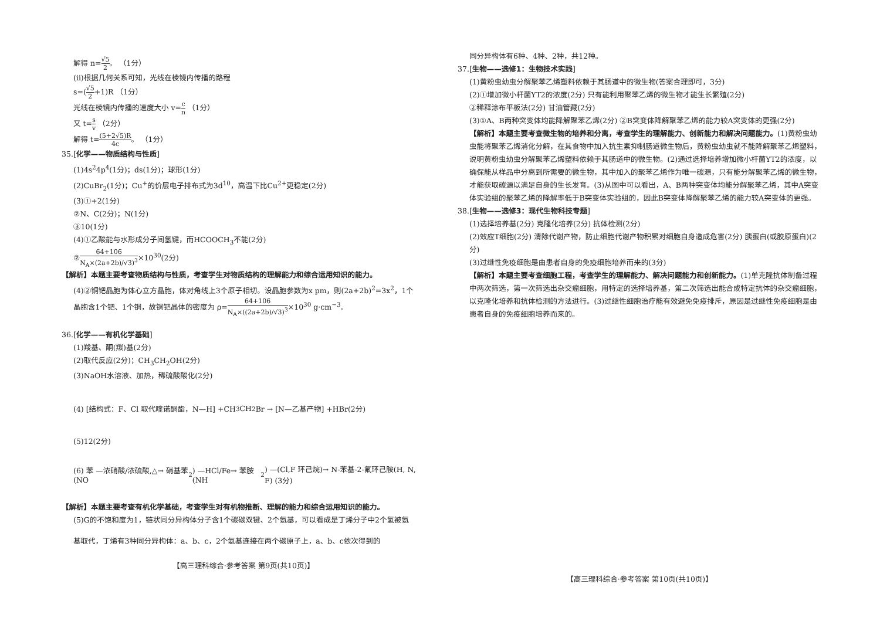解得 n=√5 2。 （1分）
(ⅱ)根据几何关系可知，光线在棱镜内传播的路程
s=(√5 2+1)R （1分）
光线在棱镜内传播的速度大小 v=c n （1分）
又 t=s v （2分）
解得 t=(5+2√5)R 4c。 （1分）
35.[化学——物质结构与性质]
(1)4s<sup>2</sup>4p<sup>4</sup>(1分)；ds(1分)；球形(1分)
(2)CuBr<sub>2</sub>(1分)；Cu<sup>+</sup>的价层电子排布式为3d<sup>10</sup>，高温下比Cu<sup>2+</sup>更稳定(2分)
(3)①+2(1分)
②N、C(2分)；N(1分)
③10(1分)
(4)①乙酸能与水形成分子间氢键，而HCOOCH<sub>3</sub>不能(2分)
②64+106 N<sub>A</sub>×(2a+2b)/√3)<sup>3</sup>×10<sup>30</sup>(2分)
【解析】本题主要考查物质结构与性质，考查学生对物质结构的理解能力和综合运用知识的能力。
(4)②铜钯晶胞为体心立方晶胞，体对角线上3个原子相切。设晶胞参数为x pm，则(2a+2b)<sup>2</sup>=3x<sup>2</sup>，1个
晶胞含1个钯、1个铜，故铜钯晶体的密度为 ρ=64+106 N<sub>A</sub>×((2a+2b)/√3)<sup>3</sup>×10<sup>30</sup> g·cm<sup>−3</sup>。
36.[化学——有机化学基础]
(1)羧基、酮(羰)基(2分)
(2)取代反应(2分)；CH<sub>3</sub>CH<sub>2</sub>OH(2分)
(3)NaOH水溶液、加热，稀硫酸酸化(2分)
(4) [结构式：F、Cl 取代喹诺酮酯，N—H] +CH<sub>3</sub>CH<sub>2</sub>Br → [N—乙基产物] +HBr(2分)
(5)12(2分)
(6) 苯 —浓硝酸/浓硫酸,△→ 硝基苯(NO<sub>2</sub>) —HCl/Fe→ 苯胺(NH<sub>2</sub>) —(Cl,F 环己烷)→ N-苯基-2-氟环己胺(H, N, F) (3分)
【解析】本题主要考查有机化学基础，考查学生对有机物推断、理解的能力和综合运用知识的能力。
(5)G的不饱和度为1，链状同分异构体分子含1个碳碳双键、2个氨基，可以看成是丁烯分子中2个氢被氨
基取代，丁烯有3种同分异构体：a、b、c，2个氨基连接在两个碳原子上，a、b、c依次得到的
【高三理科综合·参考答案 第9页(共10页)】
同分异构体有6种、4种、2种，共12种。
37.[生物——选修1：生物技术实践]
(1)黄粉虫幼虫分解聚苯乙烯塑料依赖于其肠道中的微生物(答案合理即可，3分)
(2)①增加微小杆菌YT2的浓度(2分) 只有能利用聚苯乙烯的微生物才能生长繁殖(2分)
②稀释涂布平板法(2分) 甘油管藏(2分)
(3)①A、B两种突变体均能降解聚苯乙烯(2分) ②B突变体降解聚苯乙烯的能力较A突变体的更强(2分)
【解析】本题主要考查微生物的培养和分离，考查学生的理解能力、创新能力和解决问题能力。(1)黄粉虫幼虫能将聚苯乙烯消化分解，在其食物中加入抗生素抑制肠道微生物后，黄粉虫幼虫就不能降解聚苯乙烯塑料，说明黄粉虫幼虫分解聚苯乙烯塑料依赖于其肠道中的微生物。(2)通过选择培养增加微小杆菌YT2的浓度，以确保能从样品中分离到所需要的微生物，其中加入的聚苯乙烯作为唯一碳源，只有能分解聚苯乙烯的微生物，才能获取碳源以满足自身的生长发育。(3)从图中可以看出，A、B两种突变体均能分解聚苯乙烯，其中A突变体实验组的聚苯乙烯的降解率低于B突变体实验组的，因此B突变体降解聚苯乙烯的能力较A突变体的更强。
38.[生物——选修3：现代生物科技专题]
(1)选择培养基(2分) 克隆化培养(2分) 抗体检测(2分)
(2)效应T细胞(2分) 清除代谢产物，防止细胞代谢产物积累对细胞自身造成危害(2分) 胰蛋白(或胶原蛋白)(2分)
(3)过继性免疫细胞是由患者自身的免疫细胞培养而来的(3分)
【解析】本题主要考查细胞工程，考查学生的理解能力、解决问题能力和创新能力。(1)单克隆抗体制备过程中两次筛选，第一次筛选出杂交瘤细胞，用特定的选择培养基，第二次筛选出能合成特定抗体的杂交瘤细胞，以克隆化培养和抗体检测的方法进行。(3)过继性细胞治疗能有效避免免疫排斥，原因是过继性免疫细胞是由患者自身的免疫细胞培养而来的。
【高三理科综合·参考答案 第10页(共10页)】